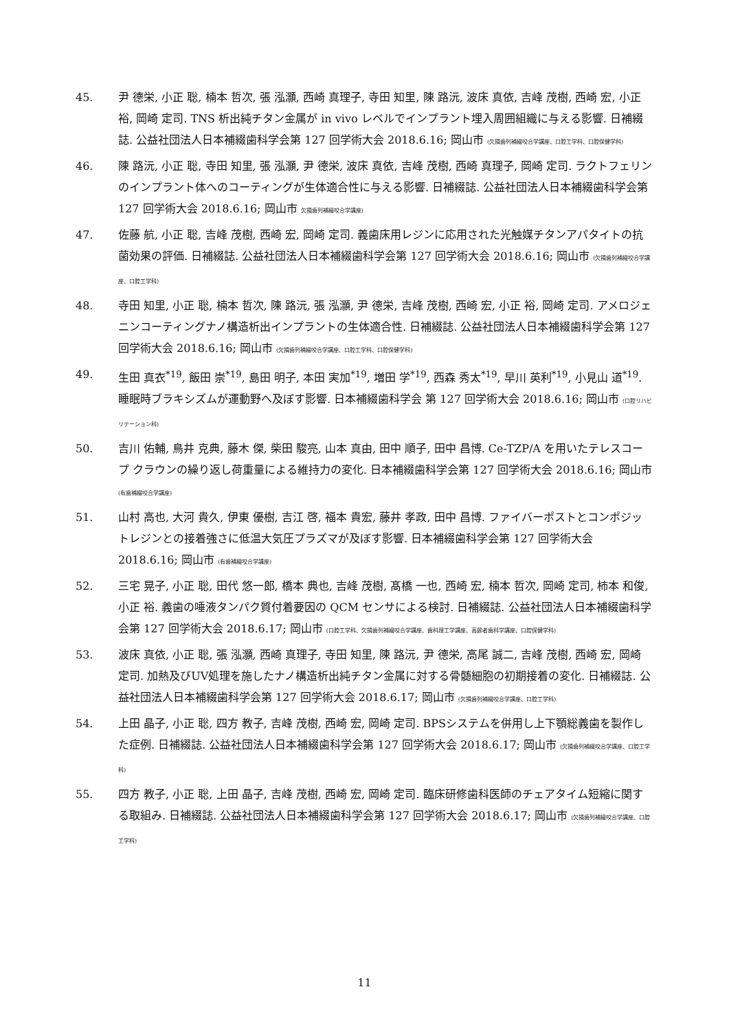45. 尹 德栄, 小正 聡, 楠本 哲次, 張 泓灝, 西崎 真理子, 寺田 知里, 陳 路沅, 波床 真依, 吉峰 茂樹, 西崎 宏, 小正 裕, 岡崎 定司. TNS 析出純チタン金属が in vivo レベルでインプラント埋入周囲組織に与える影響. 日補綴誌. 公益社団法人日本補綴歯科学会第 127 回学術大会 2018.6.16; 岡山市 (欠損歯列補綴咬合学講座、口腔工学科、口腔保健学科)
46. 陳 路沅, 小正 聡, 寺田 知里, 張 泓灝, 尹 德栄, 波床 真依, 吉峰 茂樹, 西崎 真理子, 岡崎 定司. ラクトフェリンのインプラント体へのコーティングが生体適合性に与える影響. 日補綴誌. 公益社団法人日本補綴歯科学会第 127 回学術大会 2018.6.16; 岡山市 欠損歯列補綴咬合学講座)
47. 佐藤 航, 小正 聡, 吉峰 茂樹, 西崎 宏, 岡崎 定司. 義歯床用レジンに応用された光触媒チタンアパタイトの抗菌効果の評価. 日補綴誌. 公益社団法人日本補綴歯科学会第 127 回学術大会 2018.6.16; 岡山市 (欠損歯列補綴咬合学講座、口腔工学科)
48. 寺田 知里, 小正 聡, 楠本 哲次, 陳 路沅, 張 泓灝, 尹 德栄, 吉峰 茂樹, 西崎 宏, 小正 裕, 岡崎 定司. アメロジェニンコーティングナノ構造析出インプラントの生体適合性. 日補綴誌. 公益社団法人日本補綴歯科学会第 127 回学術大会 2018.6.16; 岡山市 (欠損歯列補綴咬合学講座、口腔工学科、口腔保健学科)
49. 生田 真衣<sup>*19</sup>, 飯田 崇<sup>*19</sup>, 島田 明子, 本田 実加<sup>*19</sup>, 増田 学<sup>*19</sup>, 西森 秀太<sup>*19</sup>, 早川 英利<sup>*19</sup>, 小見山 道<sup>*19</sup>. 睡眠時ブラキシズムが運動野へ及ぼす影響. 日本補綴歯科学会 第 127 回学術大会 2018.6.16; 岡山市 (口腔リハビリテーション科)
50. 吉川 佑輔, 鳥井 克典, 藤木 傑, 柴田 駿亮, 山本 真由, 田中 順子, 田中 昌博. Ce-TZP/A を用いたテレスコープ クラウンの繰り返し荷重量による維持力の変化. 日本補綴歯科学会第 127 回学術大会 2018.6.16; 岡山市 (有歯補綴咬合学講座)
51. 山村 高也, 大河 貴久, 伊東 優樹, 吉江 啓, 福本 貴宏, 藤井 孝政, 田中 昌博. ファイバーポストとコンポジットレジンとの接着強さに低温大気圧プラズマが及ぼす影響. 日本補綴歯科学会第 127 回学術大会 2018.6.16; 岡山市 (有歯補綴咬合学講座)
52. 三宅 晃子, 小正 聡, 田代 悠一郎, 橋本 典也, 吉峰 茂樹, 髙橋 一也, 西崎 宏, 楠本 哲次, 岡崎 定司, 柿本 和俊, 小正 裕. 義歯の唾液タンパク質付着要因の QCM センサによる検討. 日補綴誌. 公益社団法人日本補綴歯科学会第 127 回学術大会 2018.6.17; 岡山市 (口腔工学科、欠損歯列補綴咬合学講座、歯科理工学講座、高齢者歯科学講座、口腔保健学科)
53. 波床 真依, 小正 聡, 張 泓灝, 西崎 真理子, 寺田 知里, 陳 路沅, 尹 德栄, 高尾 誠二, 吉峰 茂樹, 西崎 宏, 岡崎 定司. 加熱及びUV処理を施したナノ構造析出純チタン金属に対する骨髄細胞の初期接着の変化. 日補綴誌. 公益社団法人日本補綴歯科学会第 127 回学術大会 2018.6.17; 岡山市 (欠損歯列補綴咬合学講座、口腔工学科)
54. 上田 晶子, 小正 聡, 四方 教子, 吉峰 茂樹, 西崎 宏, 岡崎 定司. BPSシステムを併用し上下顎総義歯を製作した症例. 日補綴誌. 公益社団法人日本補綴歯科学会第 127 回学術大会 2018.6.17; 岡山市 (欠損歯列補綴咬合学講座、口腔工学科)
55. 四方 教子, 小正 聡, 上田 晶子, 吉峰 茂樹, 西崎 宏, 岡崎 定司. 臨床研修歯科医師のチェアタイム短縮に関する取組み. 日補綴誌. 公益社団法人日本補綴歯科学会第 127 回学術大会 2018.6.17; 岡山市 (欠損歯列補綴咬合学講座、口腔工学科)
11